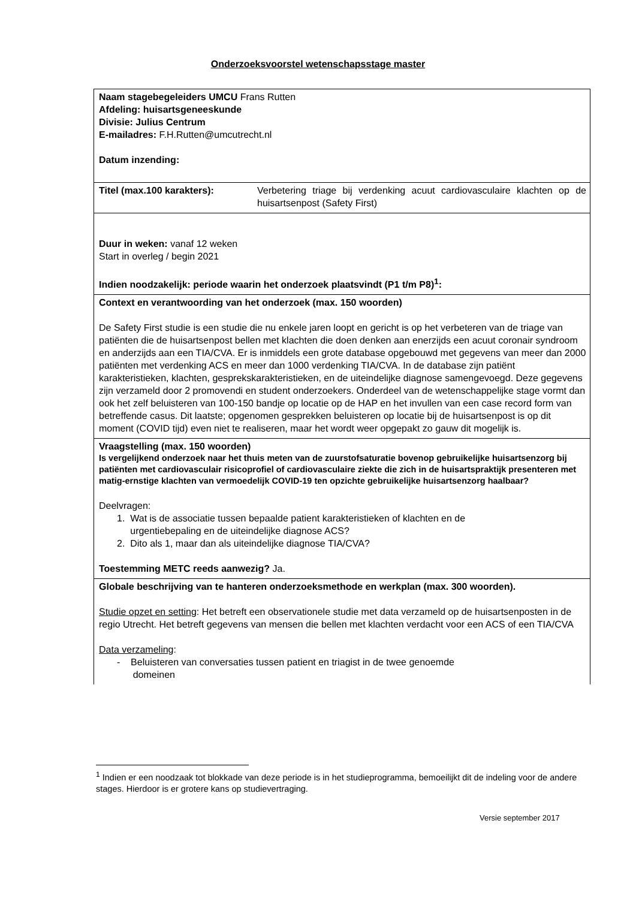Onderzoeksvoorstel wetenschapsstage master
| Naam stagebegeleiders UMCU Frans Rutten Afdeling: huisartsgeneeskunde Divisie: Julius Centrum E-mailadres: F.H.Rutten@umcutrecht.nl Datum inzending: | |
| Titel (max.100 karakters): | Verbetering triage bij verdenking acuut cardiovasculaire klachten op de huisartsenpost (Safety First) |
| Duur in weken: vanaf 12 weken Start in overleg / begin 2021 Indien noodzakelijk: periode waarin het onderzoek plaatsvindt (P1 t/m P8)<sup>1</sup>: | |
| Context en verantwoording van het onderzoek (max. 150 woorden) De Safety First studie is een studie die nu enkele jaren loopt en gericht is op het verbeteren van de triage van patiënten die de huisartsenpost bellen met klachten die doen denken aan enerzijds een acuut coronair syndroom en anderzijds aan een TIA/CVA. Er is inmiddels een grote database opgebouwd met gegevens van meer dan 2000 patiënten met verdenking ACS en meer dan 1000 verdenking TIA/CVA. In de database zijn patiënt karakteristieken, klachten, gespreksk­arakteristieken, en de uiteindelijke diagnose samengevoegd. Deze gegevens zijn verzameld door 2 promovendi en student onderzoekers. Onderdeel van de wetenschappelijke stage vormt dan ook het zelf beluisteren van 100-150 bandje op locatie op de HAP en het invullen van een case record form van betreffende casus. Dit laatste; opgenomen gesprekken beluisteren op locatie bij de huisartsenpost is op dit moment (COVID tijd) even niet te realiseren, maar het wordt weer opgepakt zo gauw dit mogelijk is. | |
| Vraagstelling (max. 150 woorden) Is vergelijkend onderzoek naar het thuis meten van de zuurstofsaturatie bovenop gebruikelijke huisartsenzorg bij patiënten met cardiovasculair risicoprofiel of cardiovasculaire ziekte die zich in de huisartspraktijk presenteren met matig-ernstige klachten van vermoedelijk COVID-19 ten opzichte gebruikelijke huisartsenzorg haalbaar? Deelvragen: 1. Wat is de associatie tussen bepaalde patient karakteristieken of klachten en de urgentiebepaling en de uiteindelijke diagnose ACS? 2. Dito als 1, maar dan als uiteindelijke diagnose TIA/CVA? Toestemming METC reeds aanwezig? Ja. | |
| Globale beschrijving van te hanteren onderzoeksmethode en werkplan (max. 300 woorden). Studie opzet en setting : Het betreft een observationele studie met data verzameld op de huisartsenposten in de regio Utrecht. Het betreft gegevens van mensen die bellen met klachten verdacht voor een ACS of een TIA/CVA Data verzameling : - Beluisteren van conversaties tussen patient en triagist in de twee genoemde domeinen | |
<sup>1</sup> Indien er een noodzaak tot blokkade van deze periode is in het studieprogramma, bemoeilijkt dit de indeling voor de andere stages. Hierdoor is er grotere kans op studievertraging.
Versie september 2017